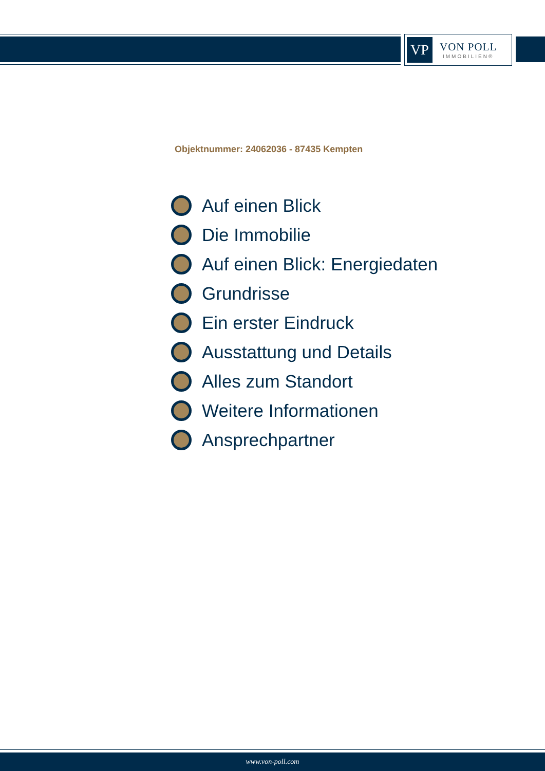VP
VON POLL
IMMOBILIEN®
Objektnummer: 24062036 - 87435 Kempten
Auf einen Blick
Die Immobilie
Auf einen Blick: Energiedaten
Grundrisse
Ein erster Eindruck
Ausstattung und Details
Alles zum Standort
Weitere Informationen
Ansprechpartner
www.von-poll.com